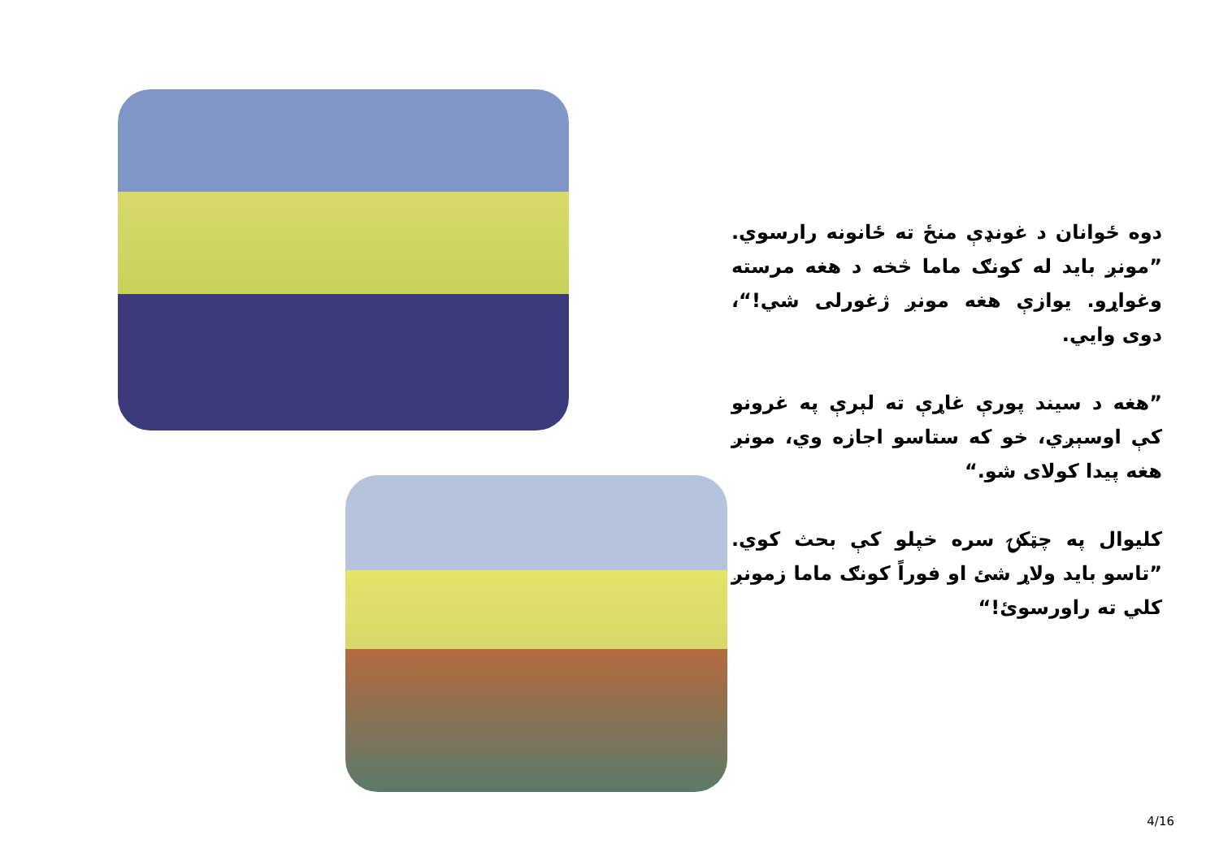دوه ځوانان د غونډې منځ ته ځانونه رارسوي. ”مونږ باید له کونګ ماما څخه د هغه مرسته وغواړو. یوازې هغه مونږ ژغورلی شي!“، دوی وايي.
”هغه د سیند پورې غاړې ته لېرې په غرونو کې اوسېږي، خو که ستاسو اجازه وي، مونږ هغه پیدا کولای شو.“
کلیوال په چټکۍ سره خپلو کې بحث کوي. ”تاسو باید ولاړ شئ او فوراً کونګ ماما زمونږ کلي ته راورسوئ!“
4/16